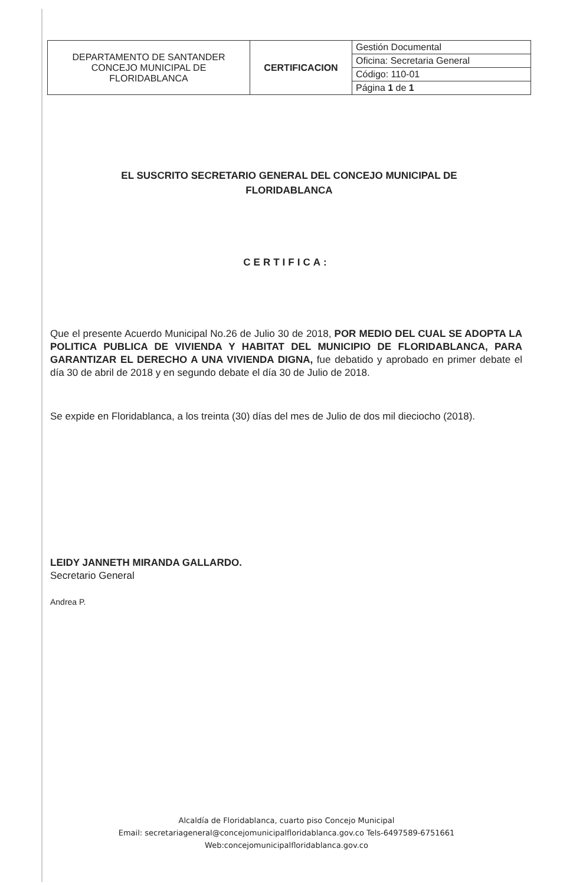| DEPARTAMENTO DE SANTANDER CONCEJO MUNICIPAL DE FLORIDABLANCA | CERTIFICACION | Gestión Documental |
| | | Oficina: Secretaria General |
| | | Código: 110-01 |
| | | Página 1 de 1 |
EL SUSCRITO SECRETARIO GENERAL DEL CONCEJO MUNICIPAL DE FLORIDABLANCA
CERTIFICA:
Que el presente Acuerdo Municipal No.26 de Julio 30 de 2018, POR MEDIO DEL CUAL SE ADOPTA LA POLITICA PUBLICA DE VIVIENDA Y HABITAT DEL MUNICIPIO DE FLORIDABLANCA, PARA GARANTIZAR EL DERECHO A UNA VIVIENDA DIGNA, fue debatido y aprobado en primer debate el día 30 de abril de 2018 y en segundo debate el día 30 de Julio de 2018.
Se expide en Floridablanca, a los treinta (30) días del mes de Julio de dos mil dieciocho (2018).
LEIDY JANNETH MIRANDA GALLARDO.
Secretario General
Andrea P.
Alcaldía de Floridablanca, cuarto piso Concejo Municipal
Email: secretariageneral@concejomunicipalfloridablanca.gov.co Tels-6497589-6751661
Web:concejomunicipalfloridablanca.gov.co